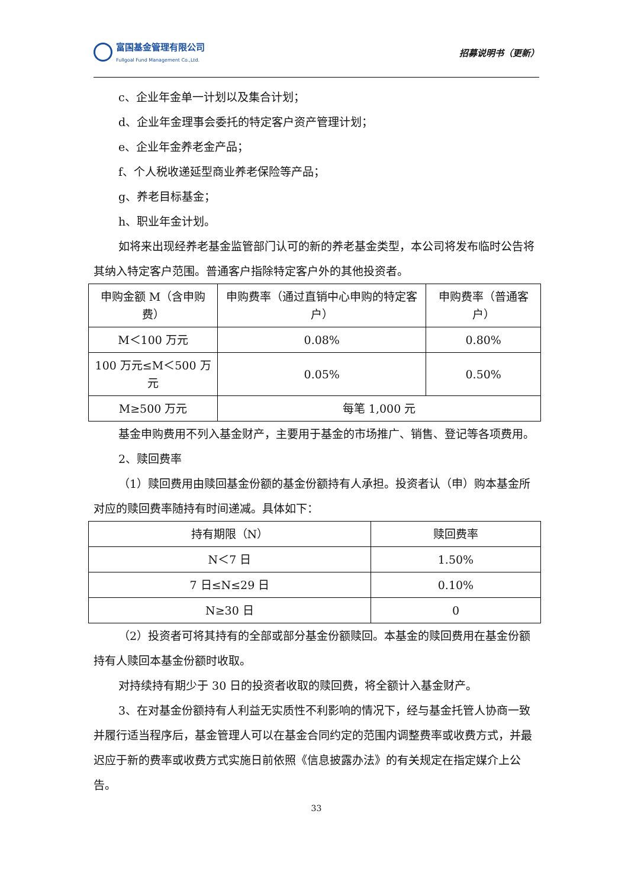富国基金管理有限公司
Fullgoal Fund Management Co.,Ltd.
招募说明书（更新）
c、企业年金单一计划以及集合计划；
d、企业年金理事会委托的特定客户资产管理计划；
e、企业年金养老金产品；
f、个人税收递延型商业养老保险等产品；
g、养老目标基金；
h、职业年金计划。
如将来出现经养老基金监管部门认可的新的养老基金类型，本公司将发布临时公告将其纳入特定客户范围。普通客户指除特定客户外的其他投资者。
| 申购金额 M（含申购费） | 申购费率（通过直销中心申购的特定客户） | 申购费率（普通客户） |
| M＜100 万元 | 0.08% | 0.80% |
| 100 万元≤M＜500 万元 | 0.05% | 0.50% |
| M≥500 万元 | 每笔 1,000 元 | |
基金申购费用不列入基金财产，主要用于基金的市场推广、销售、登记等各项费用。
2、赎回费率
（1）赎回费用由赎回基金份额的基金份额持有人承担。投资者认（申）购本基金所对应的赎回费率随持有时间递减。具体如下：
| 持有期限（N） | 赎回费率 |
| N＜7 日 | 1.50% |
| 7 日≤N≤29 日 | 0.10% |
| N≥30 日 | 0 |
（2）投资者可将其持有的全部或部分基金份额赎回。本基金的赎回费用在基金份额持有人赎回本基金份额时收取。
对持续持有期少于 30 日的投资者收取的赎回费，将全额计入基金财产。
3、在对基金份额持有人利益无实质性不利影响的情况下，经与基金托管人协商一致并履行适当程序后，基金管理人可以在基金合同约定的范围内调整费率或收费方式，并最迟应于新的费率或收费方式实施日前依照《信息披露办法》的有关规定在指定媒介上公告。
33